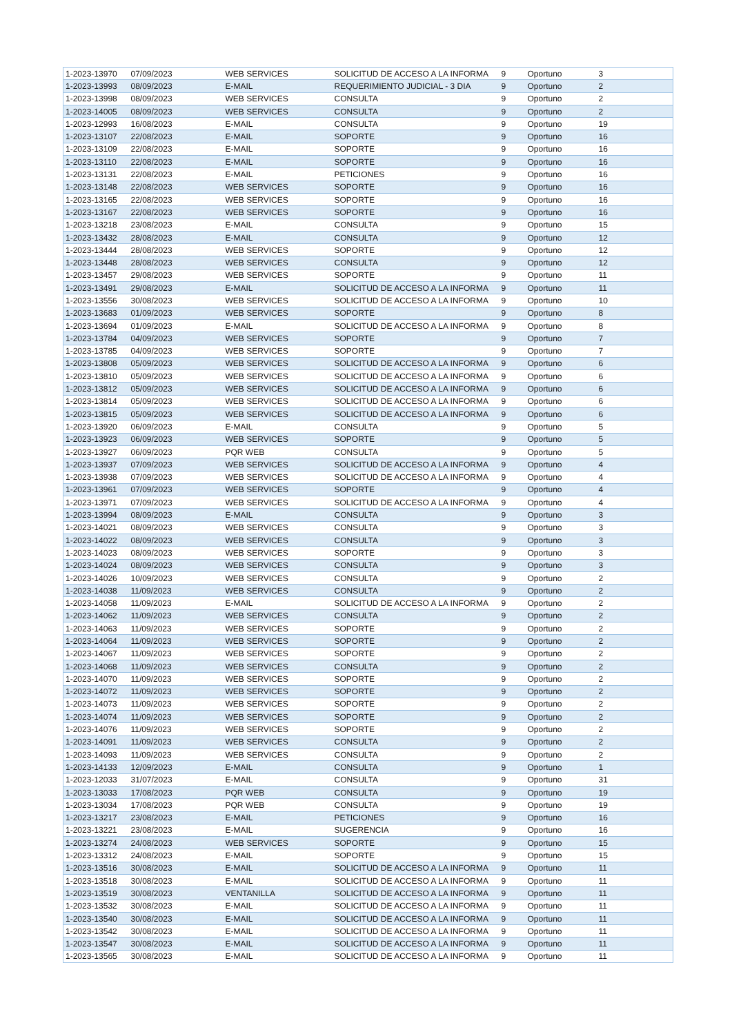| 1-2023-13970 | 07/09/2023 | WEB SERVICES | SOLICITUD DE ACCESO A LA INFORMA | 9 | Oportuno | 3 |
| 1-2023-13993 | 08/09/2023 | E-MAIL | REQUERIMIENTO JUDICIAL - 3 DIA | 9 | Oportuno | 2 |
| 1-2023-13998 | 08/09/2023 | WEB SERVICES | CONSULTA | 9 | Oportuno | 2 |
| 1-2023-14005 | 08/09/2023 | WEB SERVICES | CONSULTA | 9 | Oportuno | 2 |
| 1-2023-12993 | 16/08/2023 | E-MAIL | CONSULTA | 9 | Oportuno | 19 |
| 1-2023-13107 | 22/08/2023 | E-MAIL | SOPORTE | 9 | Oportuno | 16 |
| 1-2023-13109 | 22/08/2023 | E-MAIL | SOPORTE | 9 | Oportuno | 16 |
| 1-2023-13110 | 22/08/2023 | E-MAIL | SOPORTE | 9 | Oportuno | 16 |
| 1-2023-13131 | 22/08/2023 | E-MAIL | PETICIONES | 9 | Oportuno | 16 |
| 1-2023-13148 | 22/08/2023 | WEB SERVICES | SOPORTE | 9 | Oportuno | 16 |
| 1-2023-13165 | 22/08/2023 | WEB SERVICES | SOPORTE | 9 | Oportuno | 16 |
| 1-2023-13167 | 22/08/2023 | WEB SERVICES | SOPORTE | 9 | Oportuno | 16 |
| 1-2023-13218 | 23/08/2023 | E-MAIL | CONSULTA | 9 | Oportuno | 15 |
| 1-2023-13432 | 28/08/2023 | E-MAIL | CONSULTA | 9 | Oportuno | 12 |
| 1-2023-13444 | 28/08/2023 | WEB SERVICES | SOPORTE | 9 | Oportuno | 12 |
| 1-2023-13448 | 28/08/2023 | WEB SERVICES | CONSULTA | 9 | Oportuno | 12 |
| 1-2023-13457 | 29/08/2023 | WEB SERVICES | SOPORTE | 9 | Oportuno | 11 |
| 1-2023-13491 | 29/08/2023 | E-MAIL | SOLICITUD DE ACCESO A LA INFORMA | 9 | Oportuno | 11 |
| 1-2023-13556 | 30/08/2023 | WEB SERVICES | SOLICITUD DE ACCESO A LA INFORMA | 9 | Oportuno | 10 |
| 1-2023-13683 | 01/09/2023 | WEB SERVICES | SOPORTE | 9 | Oportuno | 8 |
| 1-2023-13694 | 01/09/2023 | E-MAIL | SOLICITUD DE ACCESO A LA INFORMA | 9 | Oportuno | 8 |
| 1-2023-13784 | 04/09/2023 | WEB SERVICES | SOPORTE | 9 | Oportuno | 7 |
| 1-2023-13785 | 04/09/2023 | WEB SERVICES | SOPORTE | 9 | Oportuno | 7 |
| 1-2023-13808 | 05/09/2023 | WEB SERVICES | SOLICITUD DE ACCESO A LA INFORMA | 9 | Oportuno | 6 |
| 1-2023-13810 | 05/09/2023 | WEB SERVICES | SOLICITUD DE ACCESO A LA INFORMA | 9 | Oportuno | 6 |
| 1-2023-13812 | 05/09/2023 | WEB SERVICES | SOLICITUD DE ACCESO A LA INFORMA | 9 | Oportuno | 6 |
| 1-2023-13814 | 05/09/2023 | WEB SERVICES | SOLICITUD DE ACCESO A LA INFORMA | 9 | Oportuno | 6 |
| 1-2023-13815 | 05/09/2023 | WEB SERVICES | SOLICITUD DE ACCESO A LA INFORMA | 9 | Oportuno | 6 |
| 1-2023-13920 | 06/09/2023 | E-MAIL | CONSULTA | 9 | Oportuno | 5 |
| 1-2023-13923 | 06/09/2023 | WEB SERVICES | SOPORTE | 9 | Oportuno | 5 |
| 1-2023-13927 | 06/09/2023 | PQR WEB | CONSULTA | 9 | Oportuno | 5 |
| 1-2023-13937 | 07/09/2023 | WEB SERVICES | SOLICITUD DE ACCESO A LA INFORMA | 9 | Oportuno | 4 |
| 1-2023-13938 | 07/09/2023 | WEB SERVICES | SOLICITUD DE ACCESO A LA INFORMA | 9 | Oportuno | 4 |
| 1-2023-13961 | 07/09/2023 | WEB SERVICES | SOPORTE | 9 | Oportuno | 4 |
| 1-2023-13971 | 07/09/2023 | WEB SERVICES | SOLICITUD DE ACCESO A LA INFORMA | 9 | Oportuno | 4 |
| 1-2023-13994 | 08/09/2023 | E-MAIL | CONSULTA | 9 | Oportuno | 3 |
| 1-2023-14021 | 08/09/2023 | WEB SERVICES | CONSULTA | 9 | Oportuno | 3 |
| 1-2023-14022 | 08/09/2023 | WEB SERVICES | CONSULTA | 9 | Oportuno | 3 |
| 1-2023-14023 | 08/09/2023 | WEB SERVICES | SOPORTE | 9 | Oportuno | 3 |
| 1-2023-14024 | 08/09/2023 | WEB SERVICES | CONSULTA | 9 | Oportuno | 3 |
| 1-2023-14026 | 10/09/2023 | WEB SERVICES | CONSULTA | 9 | Oportuno | 2 |
| 1-2023-14038 | 11/09/2023 | WEB SERVICES | CONSULTA | 9 | Oportuno | 2 |
| 1-2023-14058 | 11/09/2023 | E-MAIL | SOLICITUD DE ACCESO A LA INFORMA | 9 | Oportuno | 2 |
| 1-2023-14062 | 11/09/2023 | WEB SERVICES | CONSULTA | 9 | Oportuno | 2 |
| 1-2023-14063 | 11/09/2023 | WEB SERVICES | SOPORTE | 9 | Oportuno | 2 |
| 1-2023-14064 | 11/09/2023 | WEB SERVICES | SOPORTE | 9 | Oportuno | 2 |
| 1-2023-14067 | 11/09/2023 | WEB SERVICES | SOPORTE | 9 | Oportuno | 2 |
| 1-2023-14068 | 11/09/2023 | WEB SERVICES | CONSULTA | 9 | Oportuno | 2 |
| 1-2023-14070 | 11/09/2023 | WEB SERVICES | SOPORTE | 9 | Oportuno | 2 |
| 1-2023-14072 | 11/09/2023 | WEB SERVICES | SOPORTE | 9 | Oportuno | 2 |
| 1-2023-14073 | 11/09/2023 | WEB SERVICES | SOPORTE | 9 | Oportuno | 2 |
| 1-2023-14074 | 11/09/2023 | WEB SERVICES | SOPORTE | 9 | Oportuno | 2 |
| 1-2023-14076 | 11/09/2023 | WEB SERVICES | SOPORTE | 9 | Oportuno | 2 |
| 1-2023-14091 | 11/09/2023 | WEB SERVICES | CONSULTA | 9 | Oportuno | 2 |
| 1-2023-14093 | 11/09/2023 | WEB SERVICES | CONSULTA | 9 | Oportuno | 2 |
| 1-2023-14133 | 12/09/2023 | E-MAIL | CONSULTA | 9 | Oportuno | 1 |
| 1-2023-12033 | 31/07/2023 | E-MAIL | CONSULTA | 9 | Oportuno | 31 |
| 1-2023-13033 | 17/08/2023 | PQR WEB | CONSULTA | 9 | Oportuno | 19 |
| 1-2023-13034 | 17/08/2023 | PQR WEB | CONSULTA | 9 | Oportuno | 19 |
| 1-2023-13217 | 23/08/2023 | E-MAIL | PETICIONES | 9 | Oportuno | 16 |
| 1-2023-13221 | 23/08/2023 | E-MAIL | SUGERENCIA | 9 | Oportuno | 16 |
| 1-2023-13274 | 24/08/2023 | WEB SERVICES | SOPORTE | 9 | Oportuno | 15 |
| 1-2023-13312 | 24/08/2023 | E-MAIL | SOPORTE | 9 | Oportuno | 15 |
| 1-2023-13516 | 30/08/2023 | E-MAIL | SOLICITUD DE ACCESO A LA INFORMA | 9 | Oportuno | 11 |
| 1-2023-13518 | 30/08/2023 | E-MAIL | SOLICITUD DE ACCESO A LA INFORMA | 9 | Oportuno | 11 |
| 1-2023-13519 | 30/08/2023 | VENTANILLA | SOLICITUD DE ACCESO A LA INFORMA | 9 | Oportuno | 11 |
| 1-2023-13532 | 30/08/2023 | E-MAIL | SOLICITUD DE ACCESO A LA INFORMA | 9 | Oportuno | 11 |
| 1-2023-13540 | 30/08/2023 | E-MAIL | SOLICITUD DE ACCESO A LA INFORMA | 9 | Oportuno | 11 |
| 1-2023-13542 | 30/08/2023 | E-MAIL | SOLICITUD DE ACCESO A LA INFORMA | 9 | Oportuno | 11 |
| 1-2023-13547 | 30/08/2023 | E-MAIL | SOLICITUD DE ACCESO A LA INFORMA | 9 | Oportuno | 11 |
| 1-2023-13565 | 30/08/2023 | E-MAIL | SOLICITUD DE ACCESO A LA INFORMA | 9 | Oportuno | 11 |